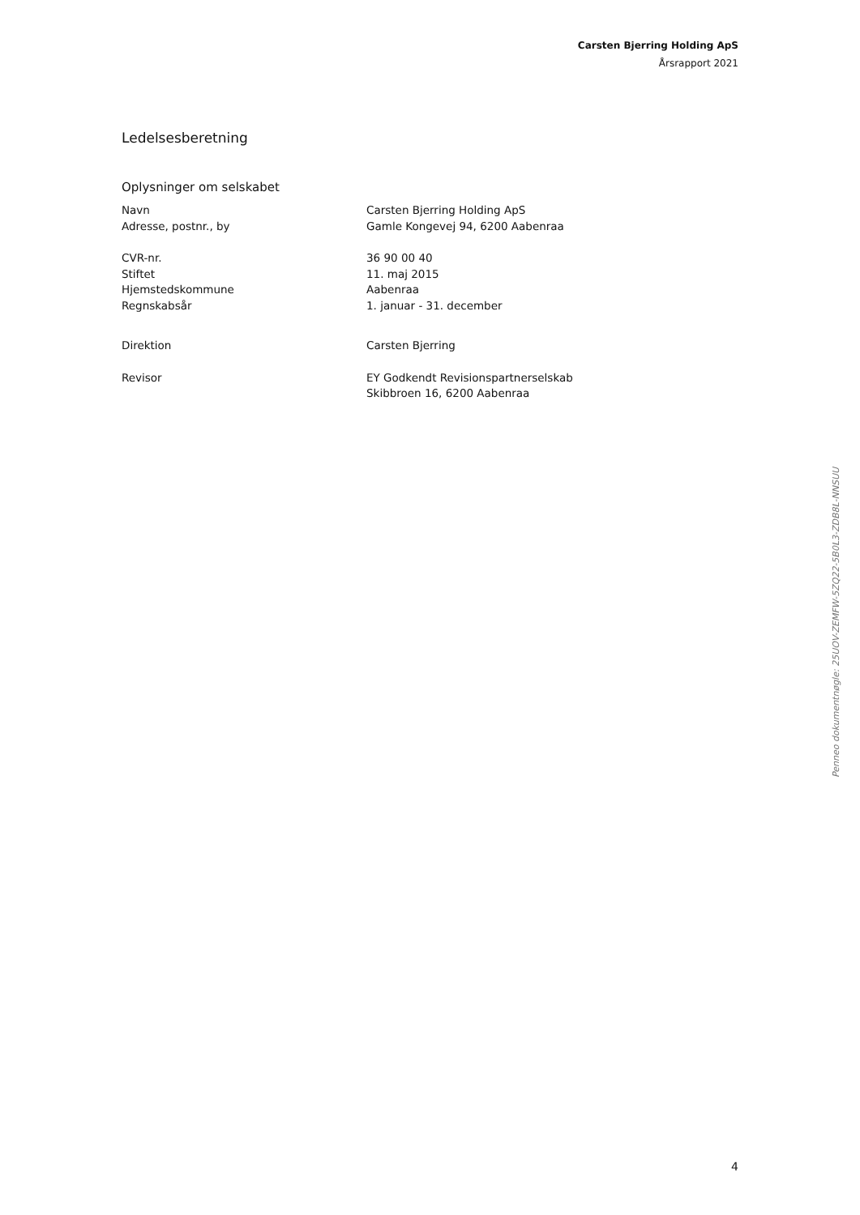Carsten Bjerring Holding ApS
Årsrapport 2021
Ledelsesberetning
Oplysninger om selskabet
Navn Carsten Bjerring Holding ApS
Adresse, postnr., by Gamle Kongevej 94, 6200 Aabenraa
CVR-nr. 36 90 00 40
Stiftet 11. maj 2015
Hjemstedskommune Aabenraa
Regnskabsår 1. januar - 31. december
Direktion Carsten Bjerring
Revisor EY Godkendt Revisionspartnerselskab
Skibbroen 16, 6200 Aabenraa
Penneo dokumentnøgle: 25UOV-ZEMFW-5ZQ22-5B0L3-ZDB8L-NNSUU
4